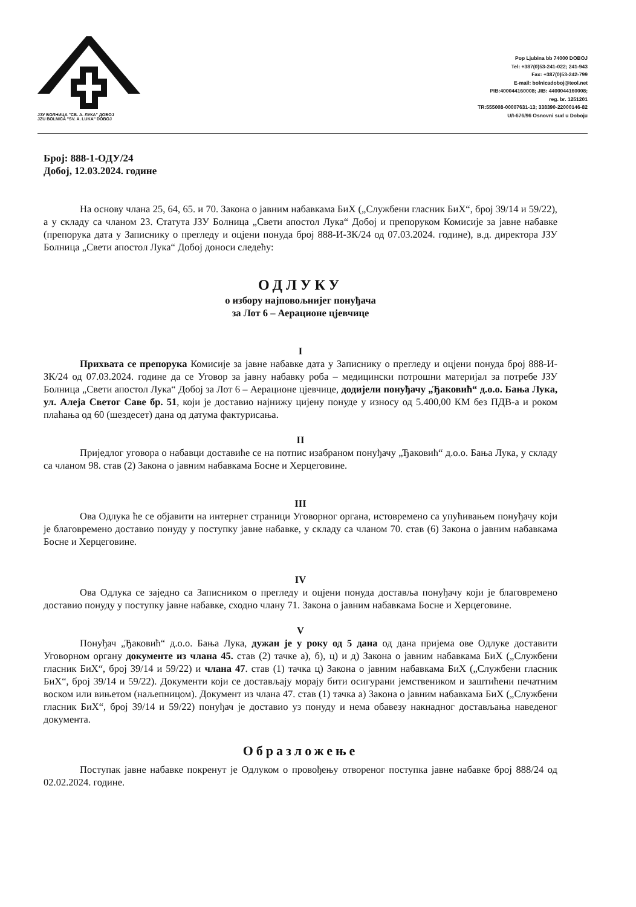ЈЗУ БОЛНИЦА "СВ. А. ЛУКА" ДОБОЈ
JZU BOLNICA "SV. A. LUKA" DOBOJ
Pop Ljubina bb 74000 DOBOJ
Tel: +387(0)53-241-022; 241-943
Fax: +387(0)53-242-799
E-mail: bolnicadoboj@teol.net
PIB:400044160008; JIB: 4400044160008;
reg. br. 1251201
TR:555008-00007631-13; 338390-22000146-82
U/I-676/96 Osnovni sud u Doboju
Број: 888-1-ОДУ/24
Добој, 12.03.2024. године
На основу члана 25, 64, 65. и 70. Закона о јавним набавкама БиХ („Службени гласник БиХ“, број 39/14 и 59/22), а у складу са чланом 23. Статута ЈЗУ Болница „Свети апостол Лука“ Добој и препоруком Комисије за јавне набавке (препорука дата у Записнику о прегледу и оцјени понуда број 888-И-ЗК/24 од 07.03.2024. године), в.д. директора ЈЗУ Болница „Свети апостол Лука“ Добој доноси следећу:
ОДЛУКУ
о избору најповољнијег понуђача
за Лот 6 – Аерационе цјевчице
I
Прихвата се препорука Комисије за јавне набавке дата у Записнику о прегледу и оцјени понуда број 888-И-ЗК/24 од 07.03.2024. године да се Уговор за јавну набавку роба – медицински потрошни материјал за потребе ЈЗУ Болница „Свети апостол Лука“ Добој за Лот 6 – Аерационе цјевчице, додијели понуђачу „Ђаковић“ д.о.о. Бања Лука, ул. Алеја Светог Саве бр. 51, који је доставио најнижу цијену понуде у износу од 5.400,00 КМ без ПДВ-а и роком плаћања од 60 (шездесет) дана од датума фактурисања.
II
Приједлог уговора о набавци доставиће се на потпис изабраном понуђачу „Ђаковић“ д.о.о. Бања Лука, у складу са чланом 98. став (2) Закона о јавним набавкама Босне и Херцеговине.
III
Ова Одлука ће се објавити на интернет страници Уговорног органа, истовремено са упућивањем понуђачу који је благовремено доставио понуду у поступку јавне набавке, у складу са чланом 70. став (6) Закона о јавним набавкама Босне и Херцеговине.
IV
Ова Одлука се заједно са Записником о прегледу и оцјени понуда доставља понуђачу који је благовремено доставио понуду у поступку јавне набавке, сходно члану 71. Закона о јавним набавкама Босне и Херцеговине.
V
Понуђач „Ђаковић“ д.о.о. Бања Лука, дужан је у року од 5 дана од дана пријема ове Одлуке доставити Уговорном органу документе из члана 45. став (2) тачке а), б), ц) и д) Закона о јавним набавкама БиХ („Службени гласник БиХ“, број 39/14 и 59/22) и члана 47. став (1) тачка ц) Закона о јавним набавкама БиХ („Службени гласник БиХ“, број 39/14 и 59/22). Документи који се достављају морају бити осигурани јемствеником и заштићени печатним воском или вињетом (наљепницом). Документ из члана 47. став (1) тачка а) Закона о јавним набавкама БиХ („Службени гласник БиХ“, број 39/14 и 59/22) понуђач је доставио уз понуду и нема обавезу накнадног достављања наведеног документа.
Образложење
Поступак јавне набавке покренут је Одлуком о провођењу отвореног поступка јавне набавке број 888/24 од 02.02.2024. године.